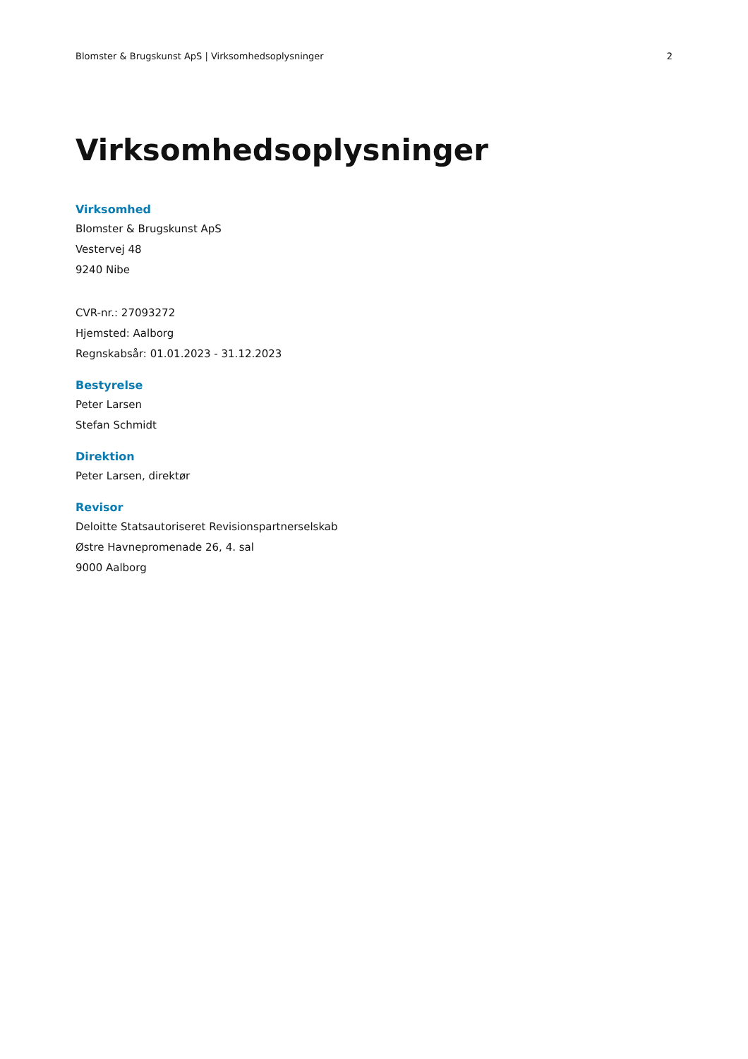Blomster & Brugskunst ApS | Virksomhedsoplysninger 2
Virksomhedsoplysninger
Virksomhed
Blomster & Brugskunst ApS
Vestervej 48
9240 Nibe
CVR-nr.: 27093272
Hjemsted: Aalborg
Regnskabsår: 01.01.2023 - 31.12.2023
Bestyrelse
Peter Larsen
Stefan Schmidt
Direktion
Peter Larsen, direktør
Revisor
Deloitte Statsautoriseret Revisionspartnerselskab
Østre Havnepromenade 26, 4. sal
9000 Aalborg